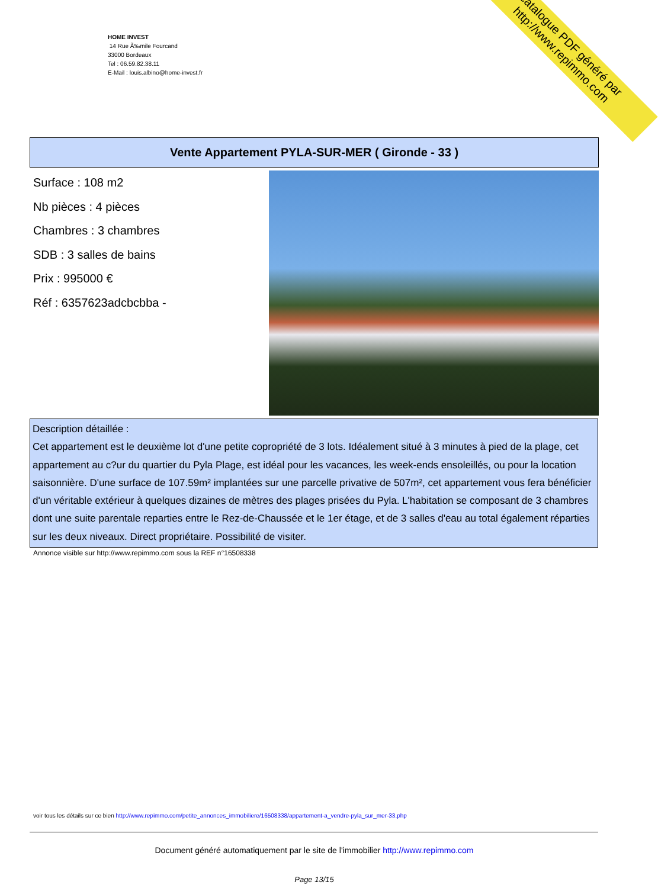HOME INVEST
14 Rue Ã‰mile Fourcand
33000 Bordeaux
Tel : 06.59.82.38.11
E-Mail : louis.albino@home-invest.fr
catalogue PDF généré par http://www.repimmo.com
Vente Appartement PYLA-SUR-MER ( Gironde - 33 )
Surface : 108 m2
Nb pièces : 4 pièces
Chambres : 3 chambres
SDB : 3 salles de bains
Prix : 995000 €
Réf : 6357623adcbcbba -
Description détaillée :
Cet appartement est le deuxième lot d'une petite copropriété de 3 lots. Idéalement situé à 3 minutes à pied de la plage, cet appartement au c?ur du quartier du Pyla Plage, est idéal pour les vacances, les week-ends ensoleillés, ou pour la location saisonnière. D'une surface de 107.59m² implantées sur une parcelle privative de 507m², cet appartement vous fera bénéficier d'un véritable extérieur à quelques dizaines de mètres des plages prisées du Pyla. L'habitation se composant de 3 chambres dont une suite parentale reparties entre le Rez-de-Chaussée et le 1er étage, et de 3 salles d'eau au total également réparties sur les deux niveaux. Direct propriétaire. Possibilité de visiter.
Annonce visible sur http://www.repimmo.com sous la REF n°16508338
voir tous les détails sur ce bien http://www.repimmo.com/petite_annonces_immobiliere/16508338/appartement-a_vendre-pyla_sur_mer-33.php
Document généré automatiquement par le site de l'immobilier http://www.repimmo.com
Page 13/15